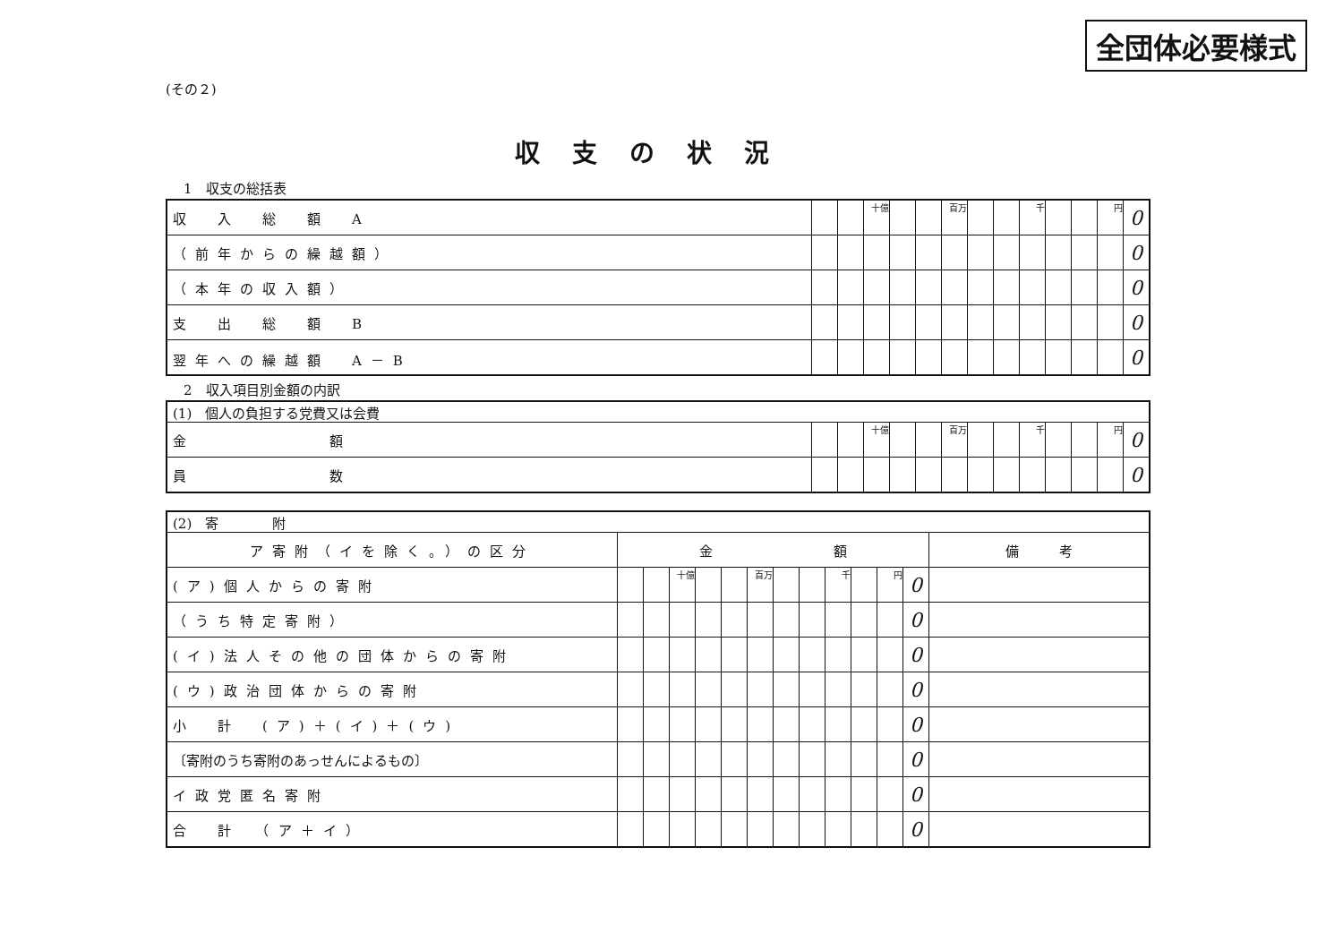全団体必要様式
(その２)
収支の状況
1　収支の総括表
| 収 入 総 額 A | | | 十億 | | | 百万 | | | 千 | | | 円 | 0 |
| （前年からの繰越額） | | | | | | | | | | | | | 0 |
| （本年の収入額） | | | | | | | | | | | | | 0 |
| 支 出 総 額 B | | | | | | | | | | | | | 0 |
| 翌年への繰越額 A－B | | | | | | | | | | | | | 0 |
2　収入項目別金額の内訳
| (1) 個人の負担する党費又は会費 | | | | | | | | | | | | | |
| 金 額 | | | 十億 | | | 百万 | | | 千 | | | 円 | 0 |
| 員 数 | | | | | | | | | | | | | 0 |
| (2) 寄 附 | | | | | | | | | | | | | |
| ア寄附（イを除く。）の区分 | 金 額 | | | | | | | | | | | | 備 考 |
| (ア)個人からの寄附 | | | 十億 | | | 百万 | | | 千 | | 円 | 0 | |
| （うち特定寄附） | | | | | | | | | | | | 0 | |
| (イ)法人その他の団体からの寄附 | | | | | | | | | | | | 0 | |
| (ウ)政治団体からの寄附 | | | | | | | | | | | | 0 | |
| 小 計 (ア)＋(イ)＋(ウ) | | | | | | | | | | | | 0 | |
| 〔寄附のうち寄附のあっせんによるもの〕 | | | | | | | | | | | | 0 | |
| イ政党匿名寄附 | | | | | | | | | | | | 0 | |
| 合 計 （ア＋イ） | | | | | | | | | | | | 0 | |